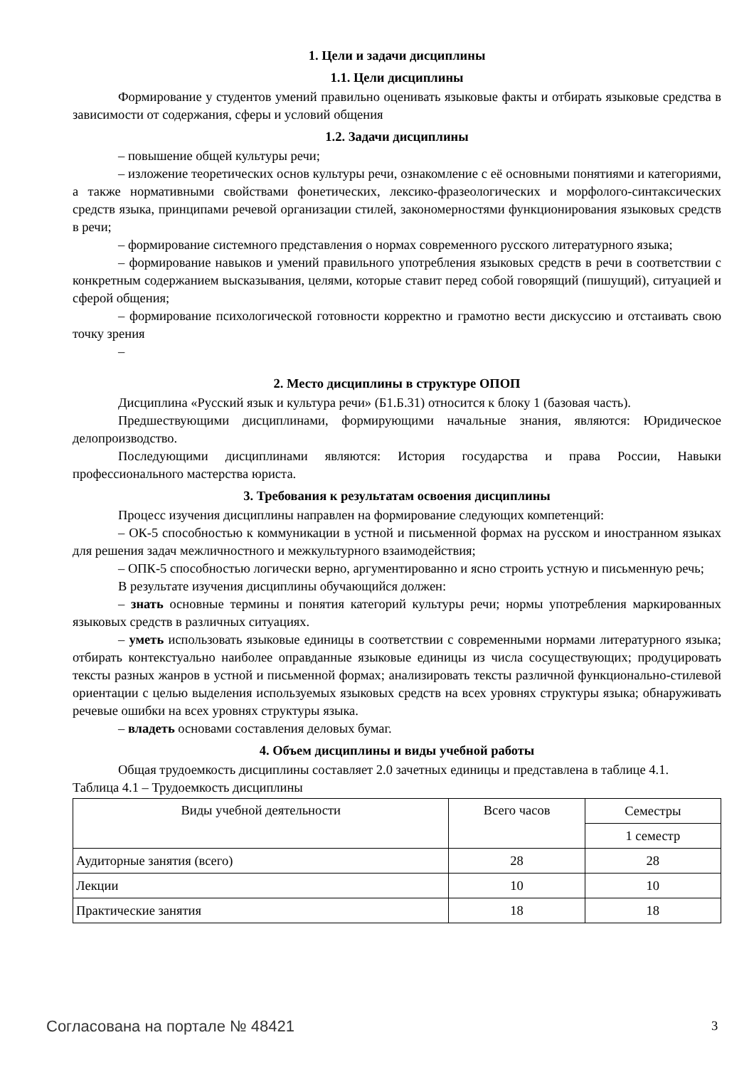1. Цели и задачи дисциплины
1.1. Цели дисциплины
Формирование у студентов умений правильно оценивать языковые факты и отбирать языковые средства в зависимости от содержания, сферы и условий общения
1.2. Задачи дисциплины
– повышение общей культуры речи;
– изложение теоретических основ культуры речи, ознакомление с её основными понятиями и категориями, а также нормативными свойствами фонетических, лексико-фразеологических и морфолого-синтаксических средств языка, принципами речевой организации стилей, закономерностями функционирования языковых средств в речи;
– формирование системного представления о нормах современного русского литературного языка;
– формирование навыков и умений правильного употребления языковых средств в речи в соответствии с конкретным содержанием высказывания, целями, которые ставит перед собой говорящий (пишущий), ситуацией и сферой общения;
– формирование психологической готовности корректно и грамотно вести дискуссию и отстаивать свою точку зрения
–
2. Место дисциплины в структуре ОПОП
Дисциплина «Русский язык и культура речи» (Б1.Б.31) относится к блоку 1 (базовая часть).
Предшествующими дисциплинами, формирующими начальные знания, являются: Юридическое делопроизводство.
Последующими дисциплинами являются: История государства и права России, Навыки профессионального мастерства юриста.
3. Требования к результатам освоения дисциплины
Процесс изучения дисциплины направлен на формирование следующих компетенций:
– ОК-5 способностью к коммуникации в устной и письменной формах на русском и иностранном языках для решения задач межличностного и межкультурного взаимодействия;
– ОПК-5 способностью логически верно, аргументированно и ясно строить устную и письменную речь;
В результате изучения дисциплины обучающийся должен:
– знать основные термины и понятия категорий культуры речи; нормы употребления маркированных языковых средств в различных ситуациях.
– уметь использовать языковые единицы в соответствии с современными нормами литературного языка; отбирать контекстуально наиболее оправданные языковые единицы из числа сосуществующих; продуцировать тексты разных жанров в устной и письменной формах; анализировать тексты различной функционально-стилевой ориентации с целью выделения используемых языковых средств на всех уровнях структуры языка; обнаруживать речевые ошибки на всех уровнях структуры языка.
– владеть основами составления деловых бумаг.
4. Объем дисциплины и виды учебной работы
Общая трудоемкость дисциплины составляет 2.0 зачетных единицы и представлена в таблице 4.1.
Таблица 4.1 – Трудоемкость дисциплины
| Виды учебной деятельности | Всего часов | Семестры |
| --- | --- | --- |
| | | 1 семестр |
| Аудиторные занятия (всего) | 28 | 28 |
| Лекции | 10 | 10 |
| Практические занятия | 18 | 18 |
Согласована на портале № 48421 3